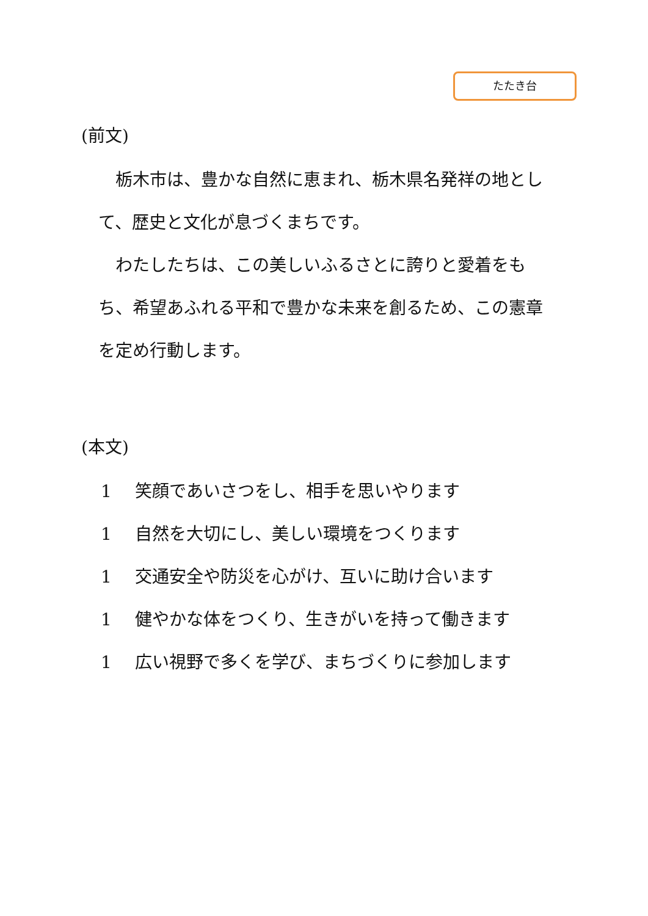たたき台
(前文)
栃木市は、豊かな自然に恵まれ、栃木県名発祥の地として、歴史と文化が息づくまちです。
わたしたちは、この美しいふるさとに誇りと愛着をもち、希望あふれる平和で豊かな未来を創るため、この憲章を定め行動します。
(本文)
1 笑顔であいさつをし、相手を思いやります
1 自然を大切にし、美しい環境をつくります
1 交通安全や防災を心がけ、互いに助け合います
1 健やかな体をつくり、生きがいを持って働きます
1 広い視野で多くを学び、まちづくりに参加します